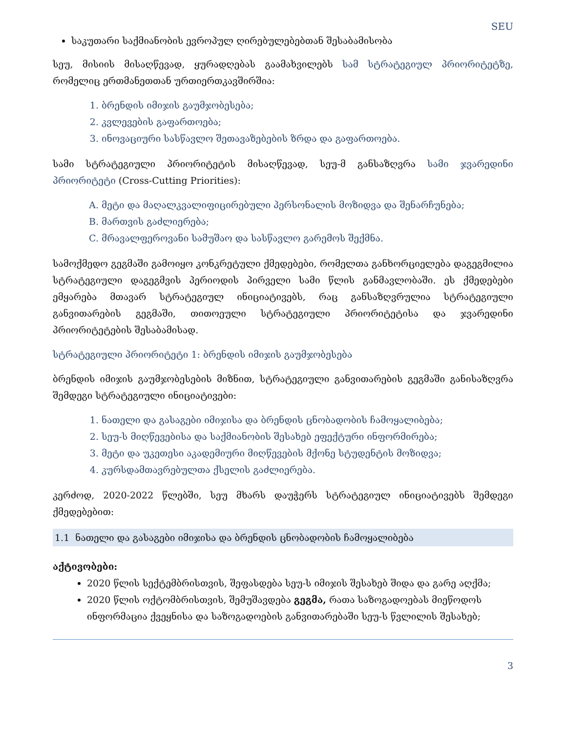SEU
საკუთარი საქმიანობის ევროპულ ღირებულებებთან შესაბამისობა
სეუ, მისიის მისაღწევად, ყურადღებას გაამახვილებს სამ სტრატეგიულ პრიორიტეტზე, რომელიც ერთმანეთთან ურთიერთკავშირშია:
1. ბრენდის იმიჯის გაუმჯობესება;
2. კვლევების გაფართოება;
3. ინოვაციური სასწავლო შეთავაზებების ზრდა და გაფართოება.
სამი სტრატეგიული პრიორიტეტის მისაღწევად, სეუ-მ განსაზღვრა სამი ჯვარედინი პრიორიტეტი (Cross-Cutting Priorities):
A. მეტი და მაღალკვალიფიცირებული პერსონალის მოზიდვა და შენარჩუნება;
B. მართვის გაძლიერება;
C. მრავალფეროვანი სამუშაო და სასწავლო გარემოს შექმნა.
სამოქმედო გეგმაში გამოიყო კონკრეტული ქმედებები, რომელთა განხორციელება დაგეგმილია სტრატეგიული დაგეგმვის პერიოდის პირველი სამი წლის განმავლობაში. ეს ქმედებები ემყარება მთავარ სტრატეგიულ ინიციატივებს, რაც განსაზღვრულია სტრატეგიული განვითარების გეგმაში, თითოეული სტრატეგიული პრიორიტეტისა და ჯვარედინი პრიორიტეტების შესაბამისად.
სტრატეგიული პრიორიტეტი 1: ბრენდის იმიჯის გაუმჯობესება
ბრენდის იმიჯის გაუმჯობესების მიზნით, სტრატეგიული განვითარების გეგმაში განისაზღვრა შემდეგი სტრატეგიული ინიციატივები:
1. ნათელი და გასაგები იმიჯისა და ბრენდის ცნობადობის ჩამოყალიბება;
2. სეუ-ს მიღწევებისა და საქმიანობის შესახებ ეფექტური ინფორმირება;
3. მეტი და უკეთესი აკადემიური მიღწევების მქონე სტუდენტის მოზიდვა;
4. კურსდამთავრებულთა ქსელის გაძლიერება.
კერძოდ, 2020-2022 წლებში, სეუ მხარს დაუჭერს სტრატეგიულ ინიციატივებს შემდეგი ქმედებებით:
1.1 ნათელი და გასაგები იმიჯისა და ბრენდის ცნობადობის ჩამოყალიბება
აქტივობები:
2020 წლის სექტემბრისთვის, შეფასდება სეუ-ს იმიჯის შესახებ შიდა და გარე აღქმა;
2020 წლის ოქტომბრისთვის, შემუშავდება გეგმა, რათა საზოგადოებას მიეწოდოს ინფორმაცია ქვეყნისა და საზოგადოების განვითარებაში სეუ-ს წვლილის შესახებ;
3